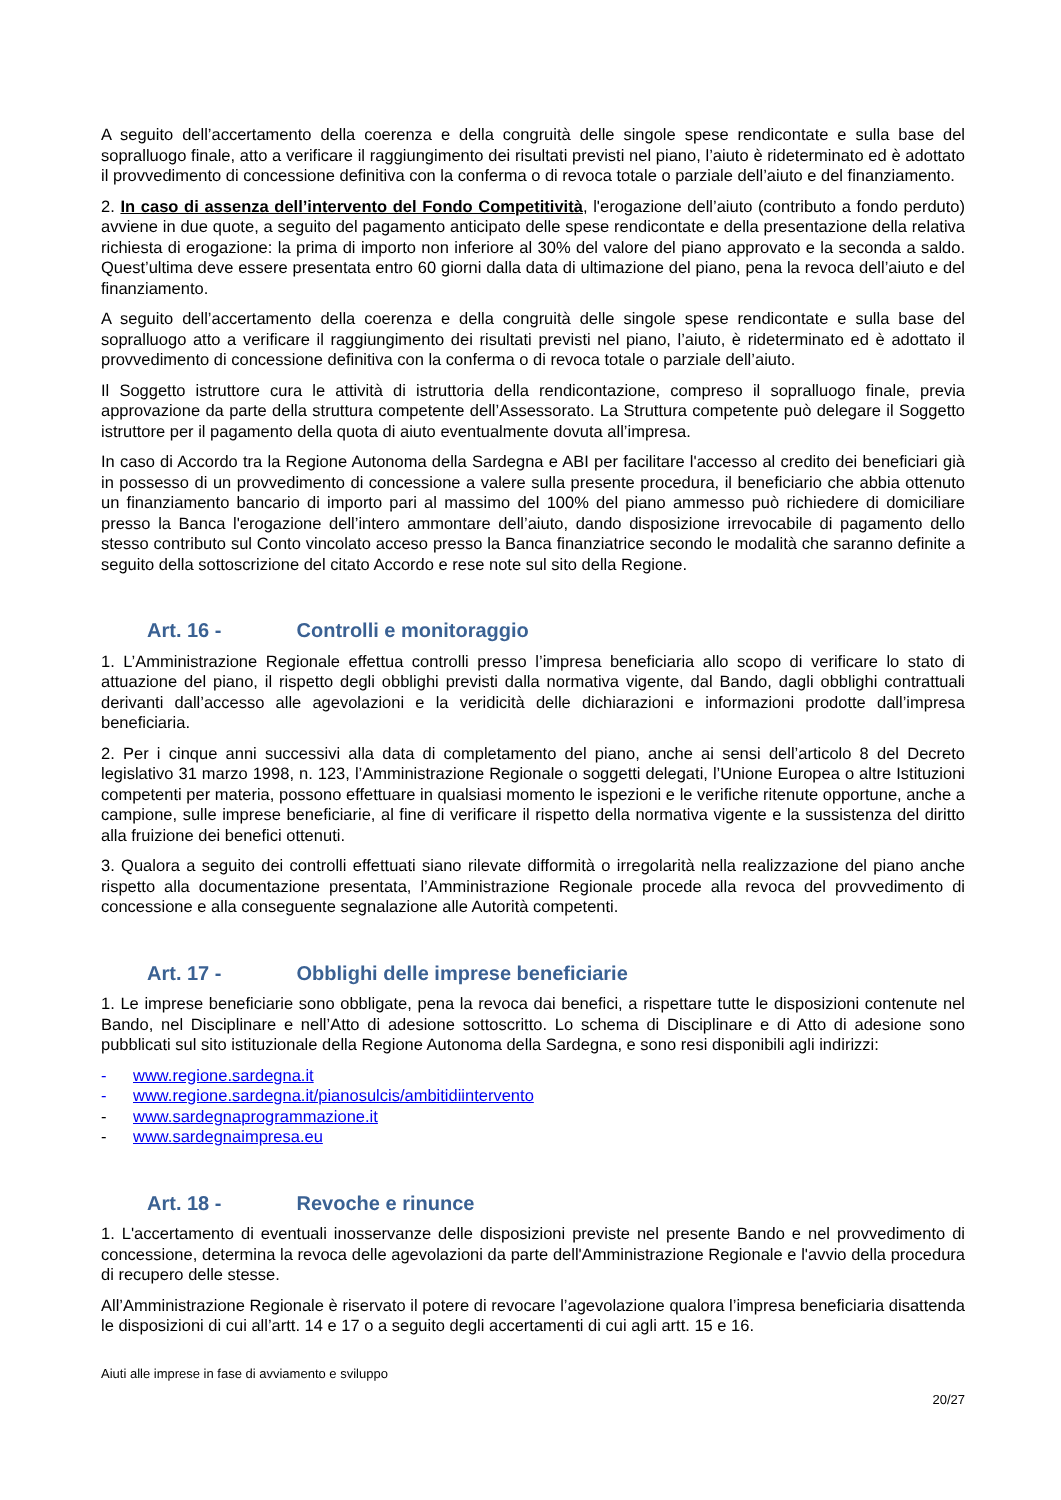A seguito dell’accertamento della coerenza e della congruità delle singole spese rendicontate e sulla base del sopralluogo finale, atto a verificare il raggiungimento dei risultati previsti nel piano, l’aiuto è rideterminato ed è adottato il provvedimento di concessione definitiva con la conferma o di revoca totale o parziale dell’aiuto e del finanziamento.
2. In caso di assenza dell’intervento del Fondo Competitività, l'erogazione dell’aiuto (contributo a fondo perduto) avviene in due quote, a seguito del pagamento anticipato delle spese rendicontate e della presentazione della relativa richiesta di erogazione: la prima di importo non inferiore al 30% del valore del piano approvato e la seconda a saldo. Quest’ultima deve essere presentata entro 60 giorni dalla data di ultimazione del piano, pena la revoca dell’aiuto e del finanziamento.
A seguito dell’accertamento della coerenza e della congruità delle singole spese rendicontate e sulla base del sopralluogo atto a verificare il raggiungimento dei risultati previsti nel piano, l’aiuto, è rideterminato ed è adottato il provvedimento di concessione definitiva con la conferma o di revoca totale o parziale dell’aiuto.
Il Soggetto istruttore cura le attività di istruttoria della rendicontazione, compreso il sopralluogo finale, previa approvazione da parte della struttura competente dell’Assessorato. La Struttura competente può delegare il Soggetto istruttore per il pagamento della quota di aiuto eventualmente dovuta all’impresa.
In caso di Accordo tra la Regione Autonoma della Sardegna e ABI per facilitare l'accesso al credito dei beneficiari già in possesso di un provvedimento di concessione a valere sulla presente procedura, il beneficiario che abbia ottenuto un finanziamento bancario di importo pari al massimo del 100% del piano ammesso può richiedere di domiciliare presso la Banca l'erogazione dell’intero ammontare dell’aiuto, dando disposizione irrevocabile di pagamento dello stesso contributo sul Conto vincolato acceso presso la Banca finanziatrice secondo le modalità che saranno definite a seguito della sottoscrizione del citato Accordo e rese note sul sito della Regione.
Art. 16 - Controlli e monitoraggio
1. L’Amministrazione Regionale effettua controlli presso l’impresa beneficiaria allo scopo di verificare lo stato di attuazione del piano, il rispetto degli obblighi previsti dalla normativa vigente, dal Bando, dagli obblighi contrattuali derivanti dall’accesso alle agevolazioni e la veridicità delle dichiarazioni e informazioni prodotte dall’impresa beneficiaria.
2. Per i cinque anni successivi alla data di completamento del piano, anche ai sensi dell’articolo 8 del Decreto legislativo 31 marzo 1998, n. 123, l’Amministrazione Regionale o soggetti delegati, l’Unione Europea o altre Istituzioni competenti per materia, possono effettuare in qualsiasi momento le ispezioni e le verifiche ritenute opportune, anche a campione, sulle imprese beneficiarie, al fine di verificare il rispetto della normativa vigente e la sussistenza del diritto alla fruizione dei benefici ottenuti.
3. Qualora a seguito dei controlli effettuati siano rilevate difformità o irregolarità nella realizzazione del piano anche rispetto alla documentazione presentata, l’Amministrazione Regionale procede alla revoca del provvedimento di concessione e alla conseguente segnalazione alle Autorità competenti.
Art. 17 - Obblighi delle imprese beneficiarie
1. Le imprese beneficiarie sono obbligate, pena la revoca dai benefici, a rispettare tutte le disposizioni contenute nel Bando, nel Disciplinare e nell’Atto di adesione sottoscritto. Lo schema di Disciplinare e di Atto di adesione sono pubblicati sul sito istituzionale della Regione Autonoma della Sardegna, e sono resi disponibili agli indirizzi:
- www.regione.sardegna.it
- www.regione.sardegna.it/pianosulcis/ambitidiintervento
- www.sardegnaprogrammazione.it
- www.sardegnaimpresa.eu
Art. 18 - Revoche e rinunce
1. L'accertamento di eventuali inosservanze delle disposizioni previste nel presente Bando e nel provvedimento di concessione, determina la revoca delle agevolazioni da parte dell'Amministrazione Regionale e l'avvio della procedura di recupero delle stesse.
All’Amministrazione Regionale è riservato il potere di revocare l’agevolazione qualora l’impresa beneficiaria disattenda le disposizioni di cui all’artt. 14 e 17 o a seguito degli accertamenti di cui agli artt. 15 e 16.
Aiuti alle imprese in fase di avviamento e sviluppo
20/27